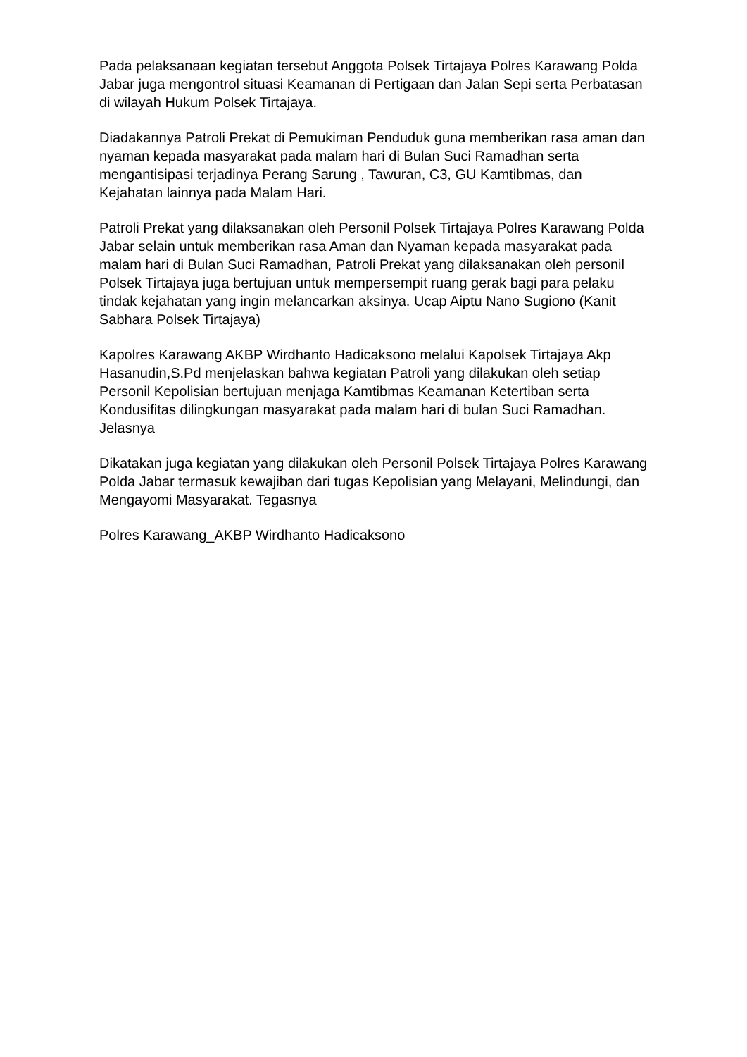Pada pelaksanaan kegiatan tersebut Anggota Polsek Tirtajaya Polres Karawang Polda Jabar juga mengontrol situasi Keamanan di Pertigaan dan Jalan Sepi serta Perbatasan di wilayah Hukum Polsek Tirtajaya.
Diadakannya Patroli Prekat di Pemukiman Penduduk guna memberikan rasa aman dan nyaman kepada masyarakat pada malam hari di Bulan Suci Ramadhan serta mengantisipasi terjadinya Perang Sarung , Tawuran, C3, GU Kamtibmas, dan Kejahatan lainnya pada Malam Hari.
Patroli Prekat yang dilaksanakan oleh Personil Polsek Tirtajaya Polres Karawang Polda Jabar selain untuk memberikan rasa Aman dan Nyaman kepada masyarakat pada malam hari di Bulan Suci Ramadhan, Patroli Prekat yang dilaksanakan oleh personil Polsek Tirtajaya juga bertujuan untuk mempersempit ruang gerak bagi para pelaku tindak kejahatan yang ingin melancarkan aksinya. Ucap Aiptu Nano Sugiono (Kanit Sabhara Polsek Tirtajaya)
Kapolres Karawang AKBP Wirdhanto Hadicaksono melalui Kapolsek Tirtajaya Akp Hasanudin,S.Pd menjelaskan bahwa kegiatan Patroli yang dilakukan oleh setiap Personil Kepolisian bertujuan menjaga Kamtibmas Keamanan Ketertiban serta Kondusifitas dilingkungan masyarakat pada malam hari di bulan Suci Ramadhan. Jelasnya
Dikatakan juga kegiatan yang dilakukan oleh Personil Polsek Tirtajaya Polres Karawang Polda Jabar termasuk kewajiban dari tugas Kepolisian yang Melayani, Melindungi, dan Mengayomi Masyarakat. Tegasnya
Polres Karawang_AKBP Wirdhanto Hadicaksono